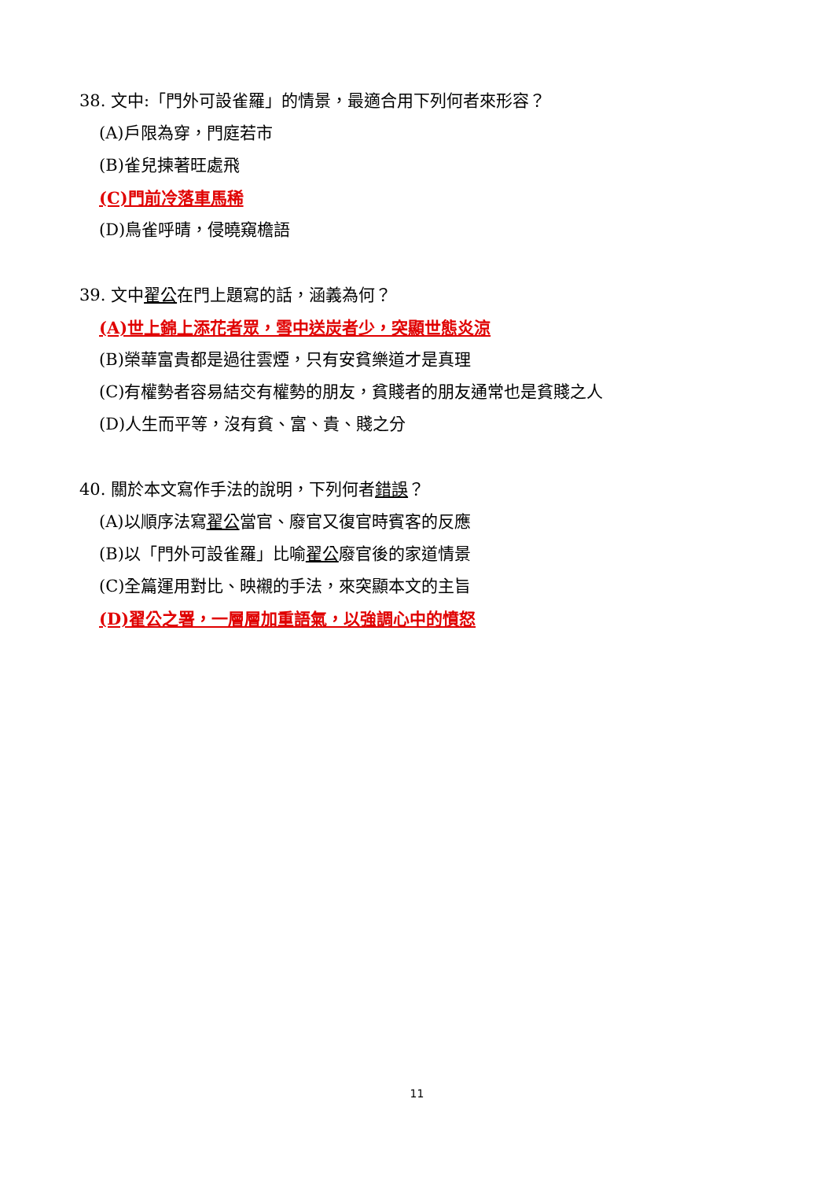38. 文中:「門外可設雀羅」的情景，最適合用下列何者來形容？
(A)戶限為穿，門庭若市
(B)雀兒揀著旺處飛
(C)門前冷落車馬稀
(D)鳥雀呼晴，侵曉窺檐語
39. 文中翟公在門上題寫的話，涵義為何？
(A)世上錦上添花者眾，雪中送炭者少，突顯世態炎涼
(B)榮華富貴都是過往雲煙，只有安貧樂道才是真理
(C)有權勢者容易結交有權勢的朋友，貧賤者的朋友通常也是貧賤之人
(D)人生而平等，沒有貧、富、貴、賤之分
40. 關於本文寫作手法的說明，下列何者錯誤？
(A)以順序法寫翟公當官、廢官又復官時賓客的反應
(B)以「門外可設雀羅」比喻翟公廢官後的家道情景
(C)全篇運用對比、映襯的手法，來突顯本文的主旨
(D)翟公之署，一層層加重語氣，以強調心中的憤怒
11